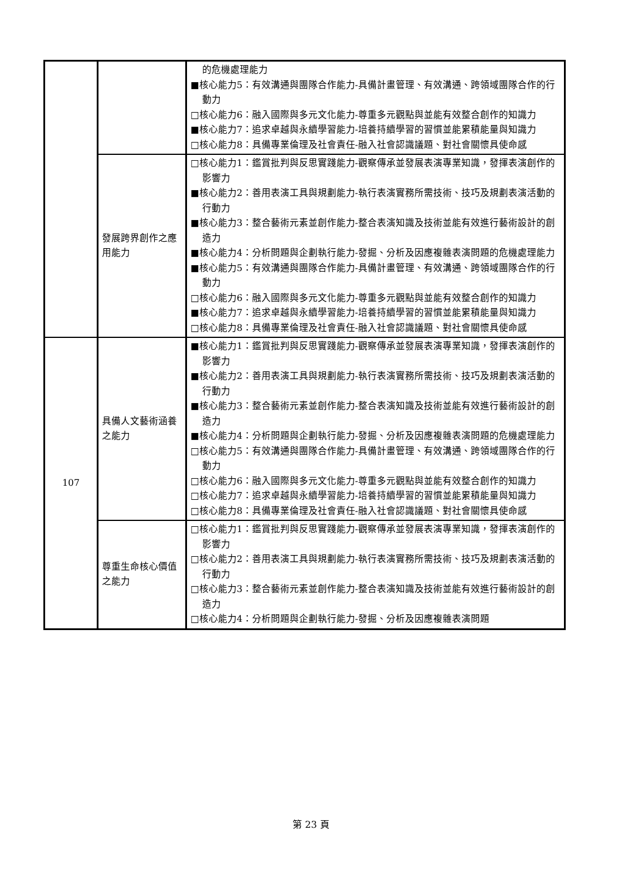| | | 的危機處理能力 ■核心能力5：有效溝通與團隊合作能力-具備計畫管理、有效溝通、跨領域團隊合作的行動力 □核心能力6：融入國際與多元文化能力-尊重多元觀點與並能有效整合創作的知識力 ■核心能力7：追求卓越與永續學習能力-培養持續學習的習慣並能累積能量與知識力 □核心能力8：具備專業倫理及社會責任-融入社會認識議題、對社會關懷具使命感 |
| | 發展跨界創作之應用能力 | □核心能力1：鑑賞批判與反思實踐能力-觀察傳承並發展表演專業知識，發揮表演創作的影響力 ■核心能力2：善用表演工具與規劃能力-執行表演實務所需技術、技巧及規劃表演活動的行動力 ■核心能力3：整合藝術元素並創作能力-整合表演知識及技術並能有效進行藝術設計的創造力 ■核心能力4：分析問題與企劃執行能力-發掘、分析及因應複雜表演問題的危機處理能力 ■核心能力5：有效溝通與團隊合作能力-具備計畫管理、有效溝通、跨領域團隊合作的行動力 □核心能力6：融入國際與多元文化能力-尊重多元觀點與並能有效整合創作的知識力 ■核心能力7：追求卓越與永續學習能力-培養持續學習的習慣並能累積能量與知識力 □核心能力8：具備專業倫理及社會責任-融入社會認識議題、對社會關懷具使命感 |
| 107 | 具備人文藝術涵養之能力 | ■核心能力1：鑑賞批判與反思實踐能力-觀察傳承並發展表演專業知識，發揮表演創作的影響力 ■核心能力2：善用表演工具與規劃能力-執行表演實務所需技術、技巧及規劃表演活動的行動力 ■核心能力3：整合藝術元素並創作能力-整合表演知識及技術並能有效進行藝術設計的創造力 ■核心能力4：分析問題與企劃執行能力-發掘、分析及因應複雜表演問題的危機處理能力 □核心能力5：有效溝通與團隊合作能力-具備計畫管理、有效溝通、跨領域團隊合作的行動力 □核心能力6：融入國際與多元文化能力-尊重多元觀點與並能有效整合創作的知識力 □核心能力7：追求卓越與永續學習能力-培養持續學習的習慣並能累積能量與知識力 □核心能力8：具備專業倫理及社會責任-融入社會認識議題、對社會關懷具使命感 |
| | 尊重生命核心價值之能力 | □核心能力1：鑑賞批判與反思實踐能力-觀察傳承並發展表演專業知識，發揮表演創作的影響力 □核心能力2：善用表演工具與規劃能力-執行表演實務所需技術、技巧及規劃表演活動的行動力 □核心能力3：整合藝術元素並創作能力-整合表演知識及技術並能有效進行藝術設計的創造力 □核心能力4：分析問題與企劃執行能力-發掘、分析及因應複雜表演問題 |
第 23 頁